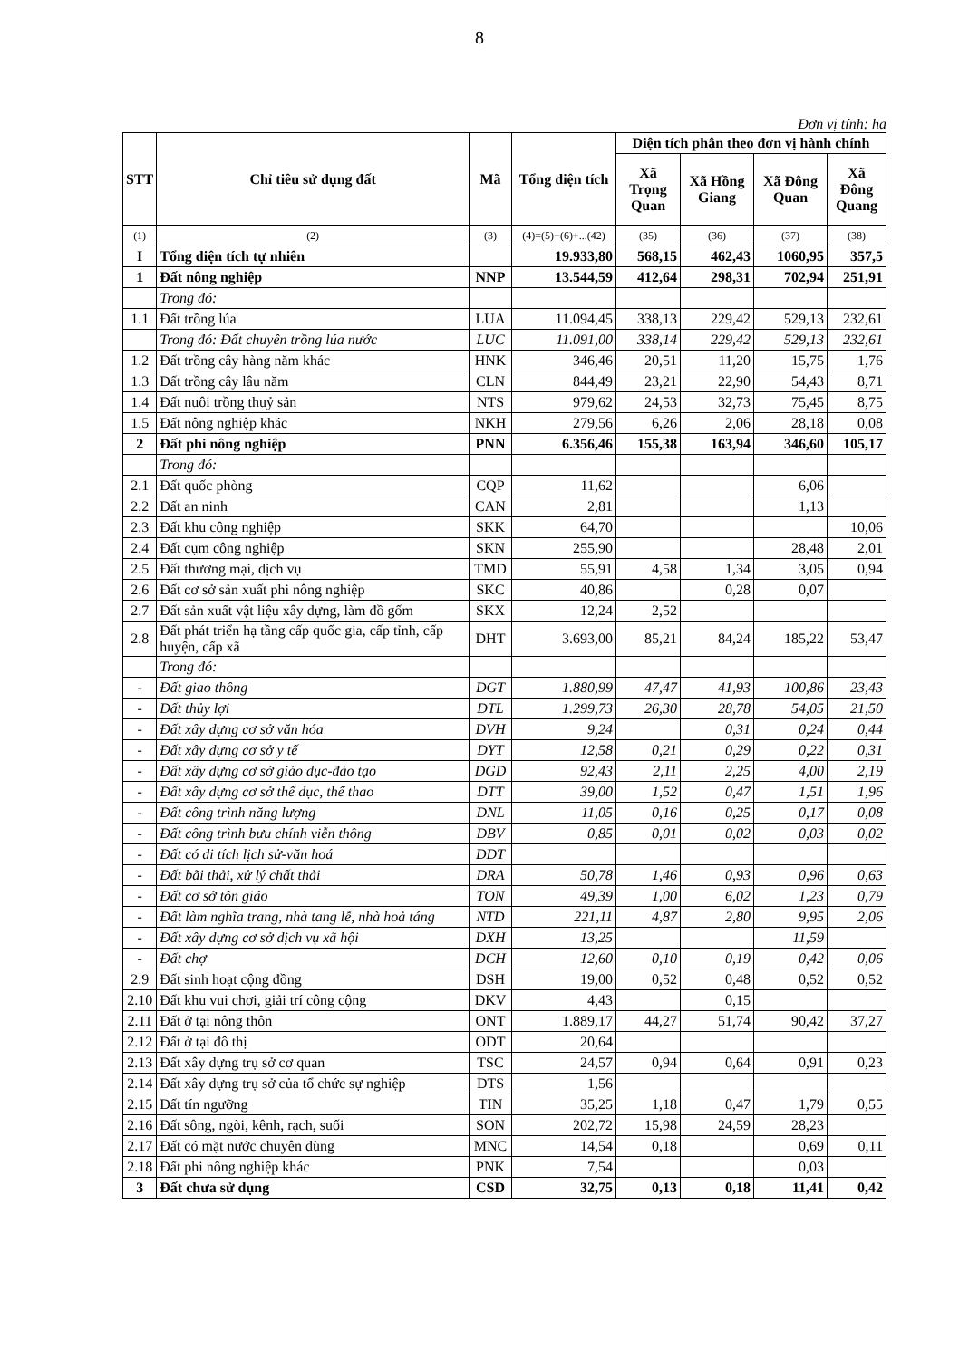8
Đơn vị tính: ha
| STT | Chỉ tiêu sử dụng đất | Mã | Tổng diện tích | Diện tích phân theo đơn vị hành chính | | | |
| --- | --- | --- | --- | --- | --- | --- | --- |
| | | | | Xã Trọng Quan | Xã Hồng Giang | Xã Đông Quan | Xã Đông Quang |
| (1) | (2) | (3) | (4)=(5)+(6)+...(42) | (35) | (36) | (37) | (38) |
| I | Tổng diện tích tự nhiên | | 19.933,80 | 568,15 | 462,43 | 1060,95 | 357,5 |
| 1 | Đất nông nghiệp | NNP | 13.544,59 | 412,64 | 298,31 | 702,94 | 251,91 |
| | Trong đó: | | | | | | |
| 1.1 | Đất trồng lúa | LUA | 11.094,45 | 338,13 | 229,42 | 529,13 | 232,61 |
| | Trong đó: Đất chuyên trồng lúa nước | LUC | 11.091,00 | 338,14 | 229,42 | 529,13 | 232,61 |
| 1.2 | Đất trồng cây hàng năm khác | HNK | 346,46 | 20,51 | 11,20 | 15,75 | 1,76 |
| 1.3 | Đất trồng cây lâu năm | CLN | 844,49 | 23,21 | 22,90 | 54,43 | 8,71 |
| 1.4 | Đất nuôi trồng thuỷ sản | NTS | 979,62 | 24,53 | 32,73 | 75,45 | 8,75 |
| 1.5 | Đất nông nghiệp khác | NKH | 279,56 | 6,26 | 2,06 | 28,18 | 0,08 |
| 2 | Đất phi nông nghiệp | PNN | 6.356,46 | 155,38 | 163,94 | 346,60 | 105,17 |
| | Trong đó: | | | | | | |
| 2.1 | Đất quốc phòng | CQP | 11,62 | | | 6,06 | |
| 2.2 | Đất an ninh | CAN | 2,81 | | | 1,13 | |
| 2.3 | Đất khu công nghiệp | SKK | 64,70 | | | | 10,06 |
| 2.4 | Đất cụm công nghiệp | SKN | 255,90 | | | 28,48 | 2,01 |
| 2.5 | Đất thương mại, dịch vụ | TMD | 55,91 | 4,58 | 1,34 | 3,05 | 0,94 |
| 2.6 | Đất cơ sở sản xuất phi nông nghiệp | SKC | 40,86 | | 0,28 | 0,07 | |
| 2.7 | Đất sản xuất vật liệu xây dựng, làm đồ gốm | SKX | 12,24 | 2,52 | | | |
| 2.8 | Đất phát triển hạ tầng cấp quốc gia, cấp tỉnh, cấp huyện, cấp xã | DHT | 3.693,00 | 85,21 | 84,24 | 185,22 | 53,47 |
| | Trong đó: | | | | | | |
| - | Đất giao thông | DGT | 1.880,99 | 47,47 | 41,93 | 100,86 | 23,43 |
| - | Đất thủy lợi | DTL | 1.299,73 | 26,30 | 28,78 | 54,05 | 21,50 |
| - | Đất xây dựng cơ sở văn hóa | DVH | 9,24 | | 0,31 | 0,24 | 0,44 |
| - | Đất xây dựng cơ sở y tế | DYT | 12,58 | 0,21 | 0,29 | 0,22 | 0,31 |
| - | Đất xây dựng cơ sở giáo dục-đào tạo | DGD | 92,43 | 2,11 | 2,25 | 4,00 | 2,19 |
| - | Đất xây dựng cơ sở thể dục, thể thao | DTT | 39,00 | 1,52 | 0,47 | 1,51 | 1,96 |
| - | Đất công trình năng lượng | DNL | 11,05 | 0,16 | 0,25 | 0,17 | 0,08 |
| - | Đất công trình bưu chính viễn thông | DBV | 0,85 | 0,01 | 0,02 | 0,03 | 0,02 |
| - | Đất có di tích lịch sử-văn hoá | DDT | | | | | |
| - | Đất bãi thải, xử lý chất thải | DRA | 50,78 | 1,46 | 0,93 | 0,96 | 0,63 |
| - | Đất cơ sở tôn giáo | TON | 49,39 | 1,00 | 6,02 | 1,23 | 0,79 |
| - | Đất làm nghĩa trang, nhà tang lễ, nhà hoả táng | NTD | 221,11 | 4,87 | 2,80 | 9,95 | 2,06 |
| - | Đất xây dựng cơ sở dịch vụ xã hội | DXH | 13,25 | | | 11,59 | |
| - | Đất chợ | DCH | 12,60 | 0,10 | 0,19 | 0,42 | 0,06 |
| 2.9 | Đất sinh hoạt cộng đồng | DSH | 19,00 | 0,52 | 0,48 | 0,52 | 0,52 |
| 2.10 | Đất khu vui chơi, giải trí công cộng | DKV | 4,43 | | 0,15 | | |
| 2.11 | Đất ở tại nông thôn | ONT | 1.889,17 | 44,27 | 51,74 | 90,42 | 37,27 |
| 2.12 | Đất ở tại đô thị | ODT | 20,64 | | | | |
| 2.13 | Đất xây dựng trụ sở cơ quan | TSC | 24,57 | 0,94 | 0,64 | 0,91 | 0,23 |
| 2.14 | Đất xây dựng trụ sở của tổ chức sự nghiệp | DTS | 1,56 | | | | |
| 2.15 | Đất tín ngưỡng | TIN | 35,25 | 1,18 | 0,47 | 1,79 | 0,55 |
| 2.16 | Đất sông, ngòi, kênh, rạch, suối | SON | 202,72 | 15,98 | 24,59 | 28,23 | |
| 2.17 | Đất có mặt nước chuyên dùng | MNC | 14,54 | 0,18 | | 0,69 | 0,11 |
| 2.18 | Đất phi nông nghiệp khác | PNK | 7,54 | | | 0,03 | |
| 3 | Đất chưa sử dụng | CSD | 32,75 | 0,13 | 0,18 | 11,41 | 0,42 |